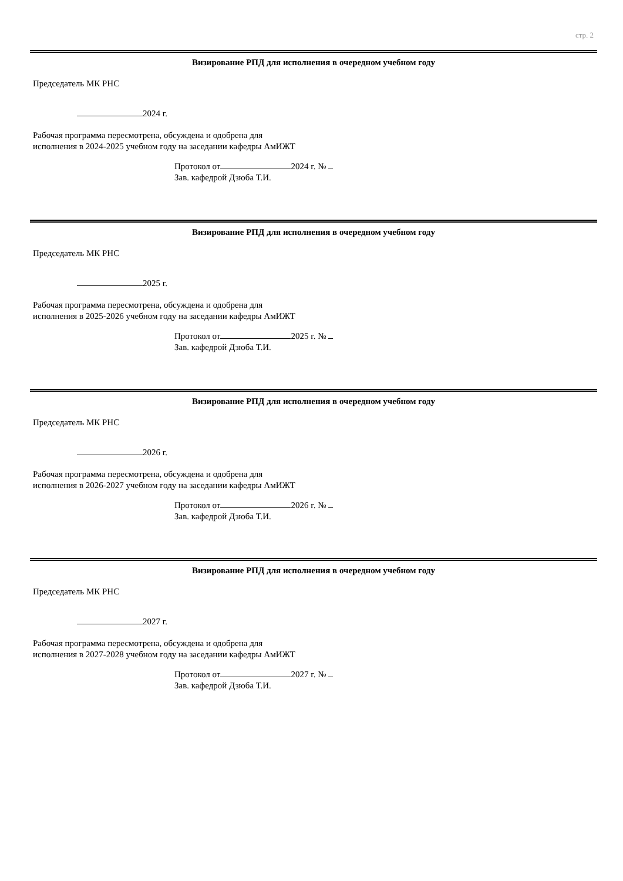стр. 2
Визирование РПД для исполнения в очередном учебном году
Председатель МК РНС
2024 г.
Рабочая программа пересмотрена, обсуждена и одобрена для исполнения в 2024-2025 учебном году на заседании кафедры АмИЖТ
Протокол от 2024 г. №
Зав. кафедрой Дзюба Т.И.
Визирование РПД для исполнения в очередном учебном году
Председатель МК РНС
2025 г.
Рабочая программа пересмотрена, обсуждена и одобрена для исполнения в 2025-2026 учебном году на заседании кафедры АмИЖТ
Протокол от 2025 г. №
Зав. кафедрой Дзюба Т.И.
Визирование РПД для исполнения в очередном учебном году
Председатель МК РНС
2026 г.
Рабочая программа пересмотрена, обсуждена и одобрена для исполнения в 2026-2027 учебном году на заседании кафедры АмИЖТ
Протокол от 2026 г. №
Зав. кафедрой Дзюба Т.И.
Визирование РПД для исполнения в очередном учебном году
Председатель МК РНС
2027 г.
Рабочая программа пересмотрена, обсуждена и одобрена для исполнения в 2027-2028 учебном году на заседании кафедры АмИЖТ
Протокол от 2027 г. №
Зав. кафедрой Дзюба Т.И.